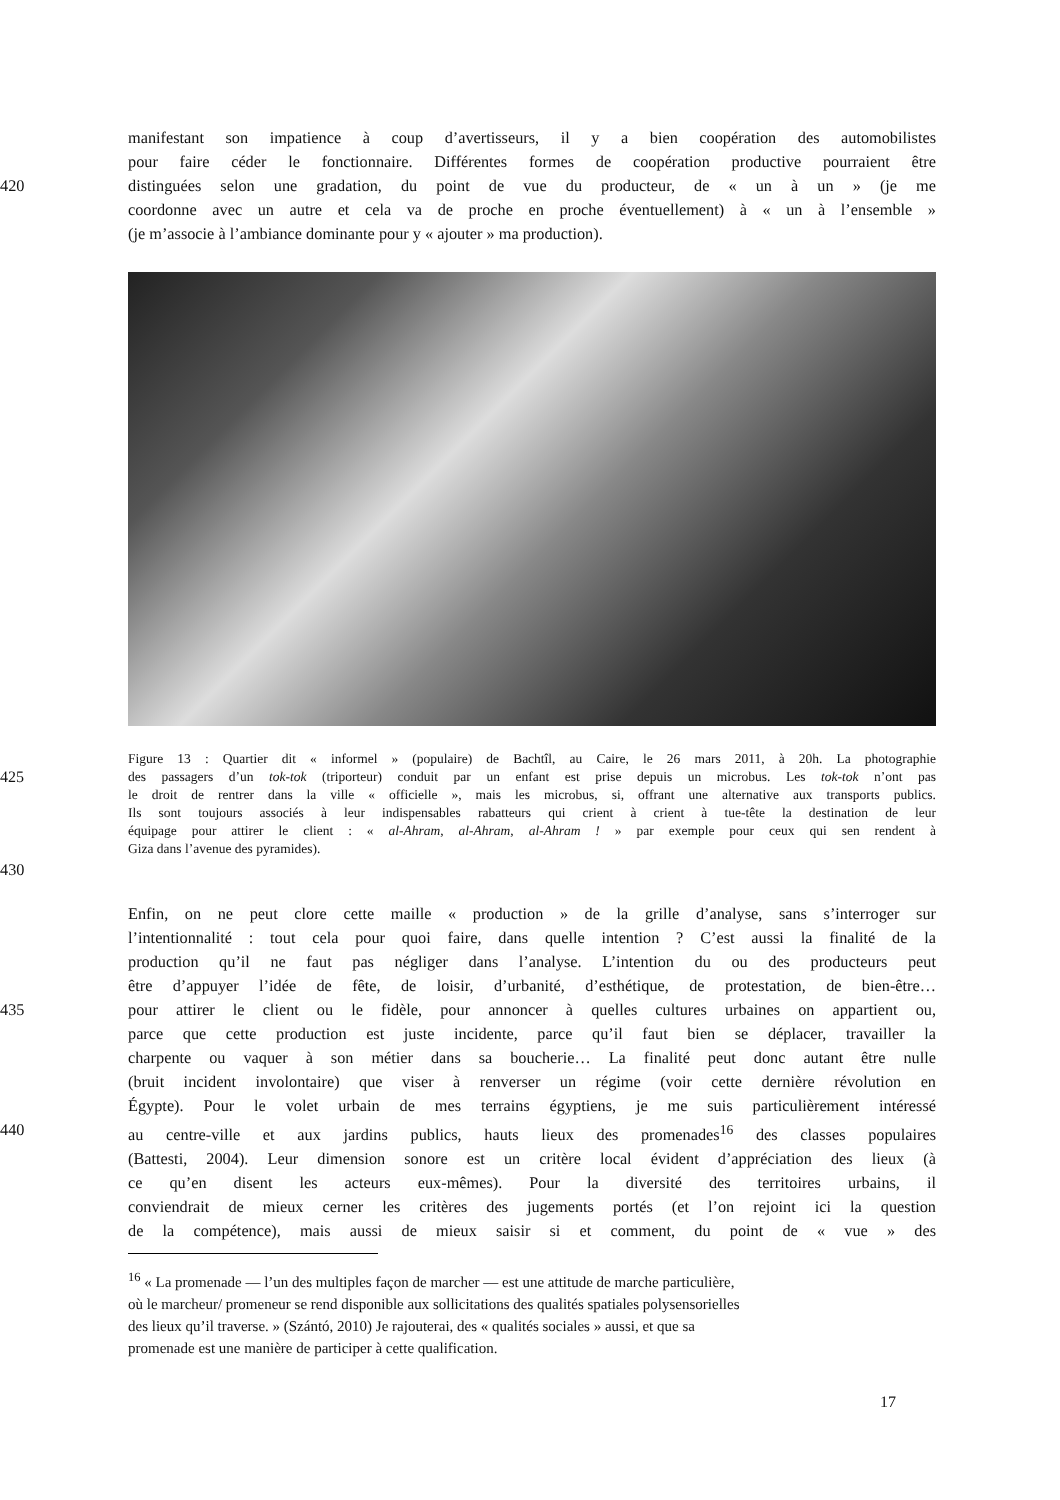manifestant son impatience à coup d’avertisseurs, il y a bien coopération des automobilistes
pour faire céder le fonctionnaire. Différentes formes de coopération productive pourraient être
420 distinguées selon une gradation, du point de vue du producteur, de « un à un » (je me
coordonne avec un autre et cela va de proche en proche éventuellement) à « un à l’ensemble »
(je m’associe à l’ambiance dominante pour y « ajouter » ma production).
Figure 13 : Quartier dit « informel » (populaire) de Bachtîl, au Caire, le 26 mars 2011, à 20h. La photographie
425
des passagers d’un tok-tok (triporteur) conduit par un enfant est prise depuis un microbus. Les tok-tok n’ont pas
le droit de rentrer dans la ville « officielle », mais les microbus, si, offrant une alternative aux transports publics.
Ils sont toujours associés à leur indispensables rabatteurs qui crient à crient à tue-tête la destination de leur
équipage pour attirer le client : « al-Ahram, al-Ahram, al-Ahram ! » par exemple pour ceux qui sen rendent à
Giza dans l’avenue des pyramides).
430
Enfin, on ne peut clore cette maille « production » de la grille d’analyse, sans s’interroger sur
l’intentionnalité : tout cela pour quoi faire, dans quelle intention ? C’est aussi la finalité de la
production qu’il ne faut pas négliger dans l’analyse. L’intention du ou des producteurs peut
être d’appuyer l’idée de fête, de loisir, d’urbanité, d’esthétique, de protestation, de bien-être…
435 pour attirer le client ou le fidèle, pour annoncer à quelles cultures urbaines on appartient ou,
parce que cette production est juste incidente, parce qu’il faut bien se déplacer, travailler la
charpente ou vaquer à son métier dans sa boucherie… La finalité peut donc autant être nulle
(bruit incident involontaire) que viser à renverser un régime (voir cette dernière révolution en
Égypte). Pour le volet urbain de mes terrains égyptiens, je me suis particulièrement intéressé
440 au centre-ville et aux jardins publics, hauts lieux des promenades<sup>16</sup> des classes populaires
(Battesti, 2004). Leur dimension sonore est un critère local évident d’appréciation des lieux (à
ce qu’en disent les acteurs eux-mêmes). Pour la diversité des territoires urbains, il
conviendrait de mieux cerner les critères des jugements portés (et l’on rejoint ici la question
de la compétence), mais aussi de mieux saisir si et comment, du point de « vue » des
<sup>16</sup> « La promenade — l’un des multiples façon de marcher — est une attitude de marche particulière,
où le marcheur/ promeneur se rend disponible aux sollicitations des qualités spatiales polysensorielles
des lieux qu’il traverse. » (Szántó, 2010) Je rajouterai, des « qualités sociales » aussi, et que sa
promenade est une manière de participer à cette qualification.
17